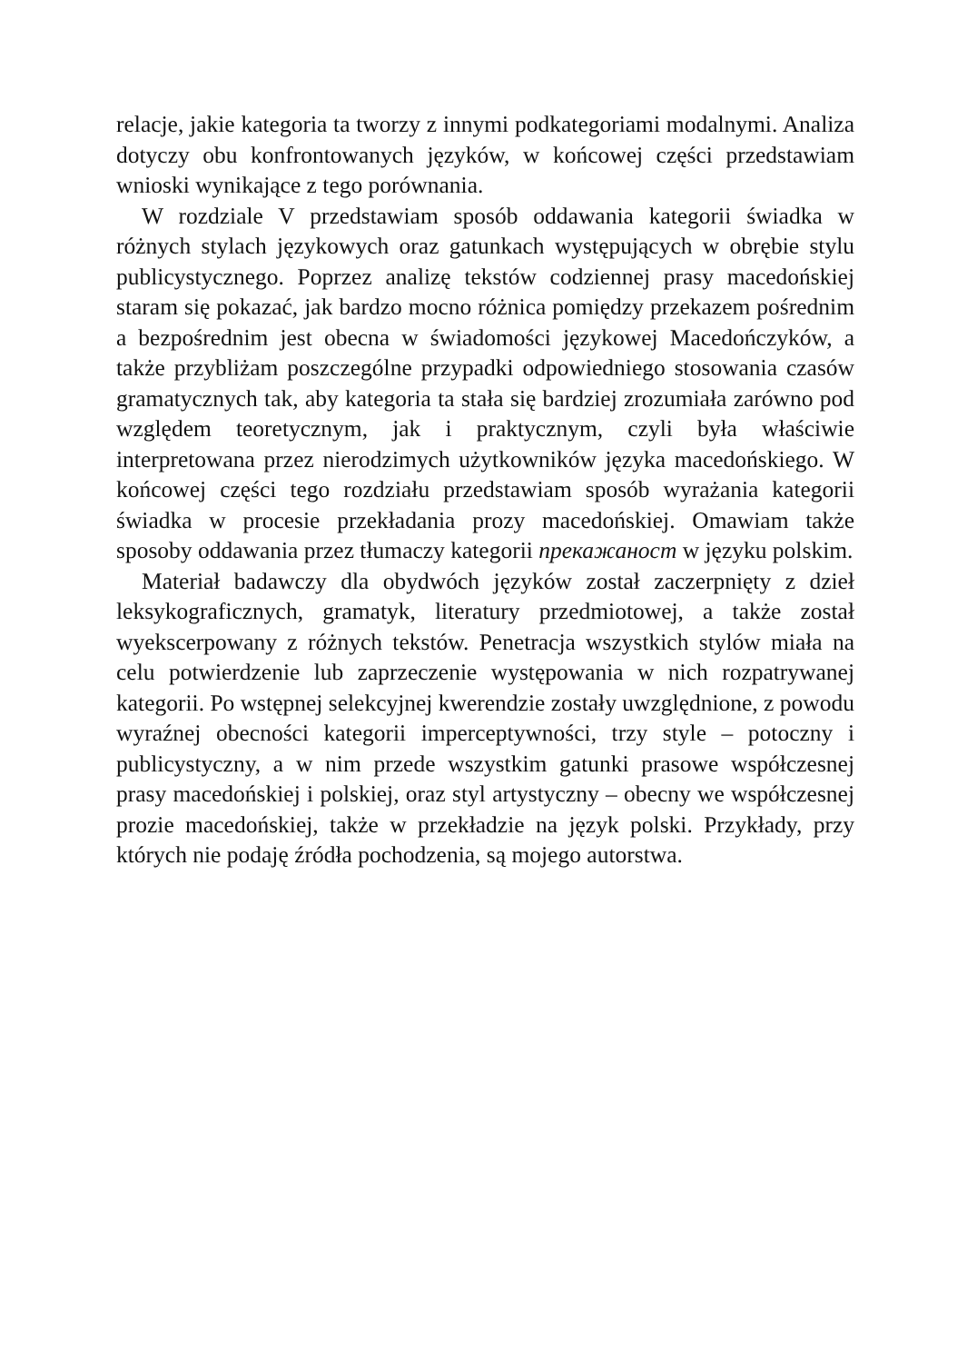relacje, jakie kategoria ta tworzy z innymi podkategoriami modalnymi. Analiza dotyczy obu konfrontowanych języków, w końcowej części przedstawiam wnioski wynikające z tego porównania.
W rozdziale V przedstawiam sposób oddawania kategorii świadka w różnych stylach językowych oraz gatunkach występujących w obrębie stylu publicystycznego. Poprzez analizę tekstów codziennej prasy macedońskiej staram się pokazać, jak bardzo mocno różnica pomiędzy przekazem pośrednim a bezpośrednim jest obecna w świadomości językowej Macedończyków, a także przybliżam poszczególne przypadki odpowiedniego stosowania czasów gramatycznych tak, aby kategoria ta stała się bardziej zrozumiała zarówno pod względem teoretycznym, jak i praktycznym, czyli była właściwie interpretowana przez nierodzimych użytkowników języka macedońskiego. W końcowej części tego rozdziału przedstawiam sposób wyrażania kategorii świadka w procesie przekładania prozy macedońskiej. Omawiam także sposoby oddawania przez tłumaczy kategorii прекажаност w języku polskim.
Materiał badawczy dla obydwóch języków został zaczerpnięty z dzieł leksykograficznych, gramatyk, literatury przedmiotowej, a także został wyekscerpowany z różnych tekstów. Penetracja wszystkich stylów miała na celu potwierdzenie lub zaprzeczenie występowania w nich rozpatrywanej kategorii. Po wstępnej selekcyjnej kwerendzie zostały uwzględnione, z powodu wyraźnej obecności kategorii imperceptywności, trzy style – potoczny i publicystyczny, a w nim przede wszystkim gatunki prasowe współczesnej prasy macedońskiej i polskiej, oraz styl artystyczny – obecny we współczesnej prozie macedońskiej, także w przekładzie na język polski. Przykłady, przy których nie podaję źródła pochodzenia, są mojego autorstwa.